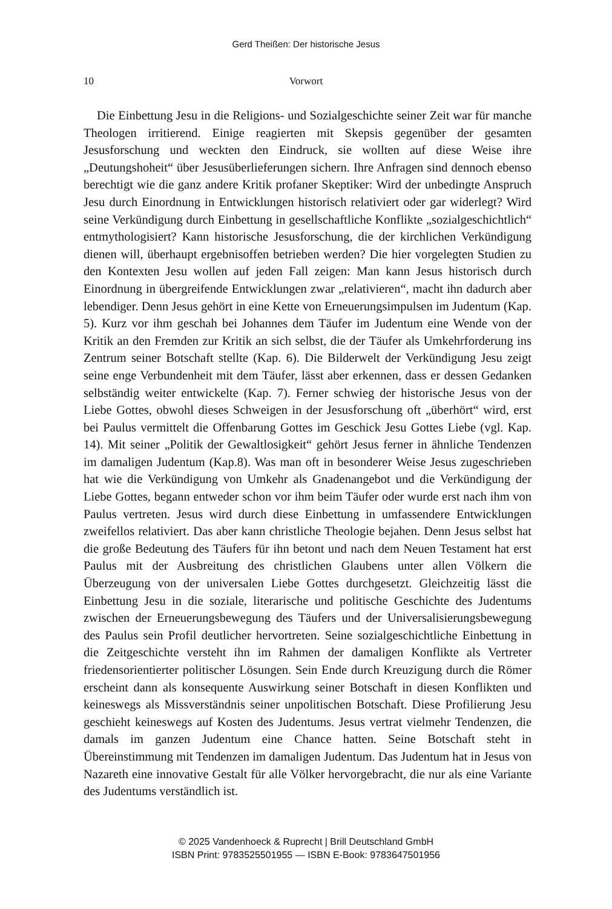Gerd Theißen: Der historische Jesus
10 Vorwort
Die Einbettung Jesu in die Religions- und Sozialgeschichte seiner Zeit war für manche Theologen irritierend. Einige reagierten mit Skepsis gegenüber der gesamten Jesusforschung und weckten den Eindruck, sie wollten auf diese Weise ihre „Deutungshoheit“ über Jesusüberlieferungen sichern. Ihre Anfragen sind dennoch ebenso berechtigt wie die ganz andere Kritik profaner Skeptiker: Wird der unbedingte Anspruch Jesu durch Einordnung in Entwicklungen historisch relativiert oder gar widerlegt? Wird seine Verkündigung durch Einbettung in gesellschaftliche Konflikte „sozialgeschichtlich“ entmythologisiert? Kann historische Jesusforschung, die der kirchlichen Verkündigung dienen will, überhaupt ergebnisoffen betrieben werden? Die hier vorgelegten Studien zu den Kontexten Jesu wollen auf jeden Fall zeigen: Man kann Jesus historisch durch Einordnung in übergreifende Entwicklungen zwar „relativieren“, macht ihn dadurch aber lebendiger. Denn Jesus gehört in eine Kette von Erneuerungsimpulsen im Judentum (Kap. 5). Kurz vor ihm geschah bei Johannes dem Täufer im Judentum eine Wende von der Kritik an den Fremden zur Kritik an sich selbst, die der Täufer als Umkehrforderung ins Zentrum seiner Botschaft stellte (Kap. 6). Die Bilderwelt der Verkündigung Jesu zeigt seine enge Verbundenheit mit dem Täufer, lässt aber erkennen, dass er dessen Gedanken selbständig weiter entwickelte (Kap. 7). Ferner schwieg der historische Jesus von der Liebe Gottes, obwohl dieses Schweigen in der Jesusforschung oft „überhört“ wird, erst bei Paulus vermittelt die Offenbarung Gottes im Geschick Jesu Gottes Liebe (vgl. Kap. 14). Mit seiner „Politik der Gewaltlosigkeit“ gehört Jesus ferner in ähnliche Tendenzen im damaligen Judentum (Kap.8). Was man oft in besonderer Weise Jesus zugeschrieben hat wie die Verkündigung von Umkehr als Gnadenangebot und die Verkündigung der Liebe Gottes, begann entweder schon vor ihm beim Täufer oder wurde erst nach ihm von Paulus vertreten. Jesus wird durch diese Einbettung in umfassendere Entwicklungen zweifellos relativiert. Das aber kann christliche Theologie bejahen. Denn Jesus selbst hat die große Bedeutung des Täufers für ihn betont und nach dem Neuen Testament hat erst Paulus mit der Ausbreitung des christlichen Glaubens unter allen Völkern die Überzeugung von der universalen Liebe Gottes durchgesetzt. Gleichzeitig lässt die Einbettung Jesu in die soziale, literarische und politische Geschichte des Judentums zwischen der Erneuerungsbewegung des Täufers und der Universalisierungsbewegung des Paulus sein Profil deutlicher hervortreten. Seine sozialgeschichtliche Einbettung in die Zeitgeschichte versteht ihn im Rahmen der damaligen Konflikte als Vertreter friedensorientierter politischer Lösungen. Sein Ende durch Kreuzigung durch die Römer erscheint dann als konsequente Auswirkung seiner Botschaft in diesen Konflikten und keineswegs als Missverständnis seiner unpolitischen Botschaft. Diese Profilierung Jesu geschieht keineswegs auf Kosten des Judentums. Jesus vertrat vielmehr Tendenzen, die damals im ganzen Judentum eine Chance hatten. Seine Botschaft steht in Übereinstimmung mit Tendenzen im damaligen Judentum. Das Judentum hat in Jesus von Nazareth eine innovative Gestalt für alle Völker hervorgebracht, die nur als eine Variante des Judentums verständlich ist.
© 2025 Vandenhoeck & Ruprecht | Brill Deutschland GmbH
ISBN Print: 9783525501955 — ISBN E-Book: 9783647501956